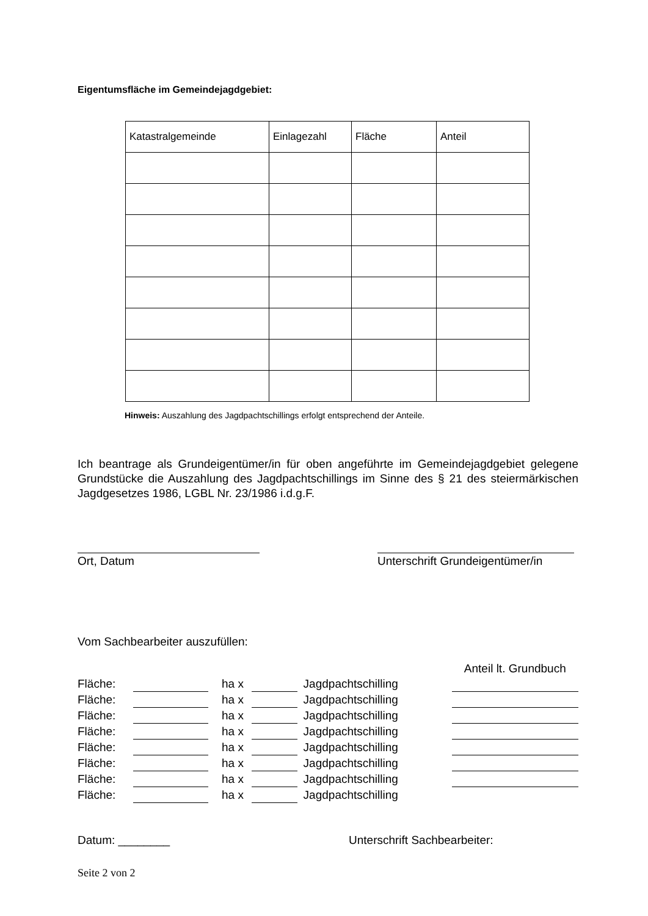Eigentumsfläche im Gemeindejagdgebiet:
| Katastralgemeinde | Einlagezahl | Fläche | Anteil |
| --- | --- | --- | --- |
Hinweis: Auszahlung des Jagdpachtschillings erfolgt entsprechend der Anteile.
Ich beantrage als Grundeigentümer/in für oben angeführte im Gemeindejagdgebiet gelegene Grundstücke die Auszahlung des Jagdpachtschillings im Sinne des § 21 des steiermärkischen Jagdgesetzes 1986, LGBL Nr. 23/1986 i.d.g.F.
Ort, Datum Unterschrift Grundeigentümer/in
Vom Sachbearbeiter auszufüllen:
| | | | | | | Anteil lt. Grundbuch |
| Fläche: | | | ha x | | Jagdpachtschilling | |
| Fläche: | | | ha x | | Jagdpachtschilling | |
| Fläche: | | | ha x | | Jagdpachtschilling | |
| Fläche: | | | ha x | | Jagdpachtschilling | |
| Fläche: | | | ha x | | Jagdpachtschilling | |
| Fläche: | | | ha x | | Jagdpachtschilling | |
| Fläche: | | | ha x | | Jagdpachtschilling | |
| Fläche: | | | ha x | | Jagdpachtschilling | |
Datum: ________ Unterschrift Sachbearbeiter:
Seite 2 von 2